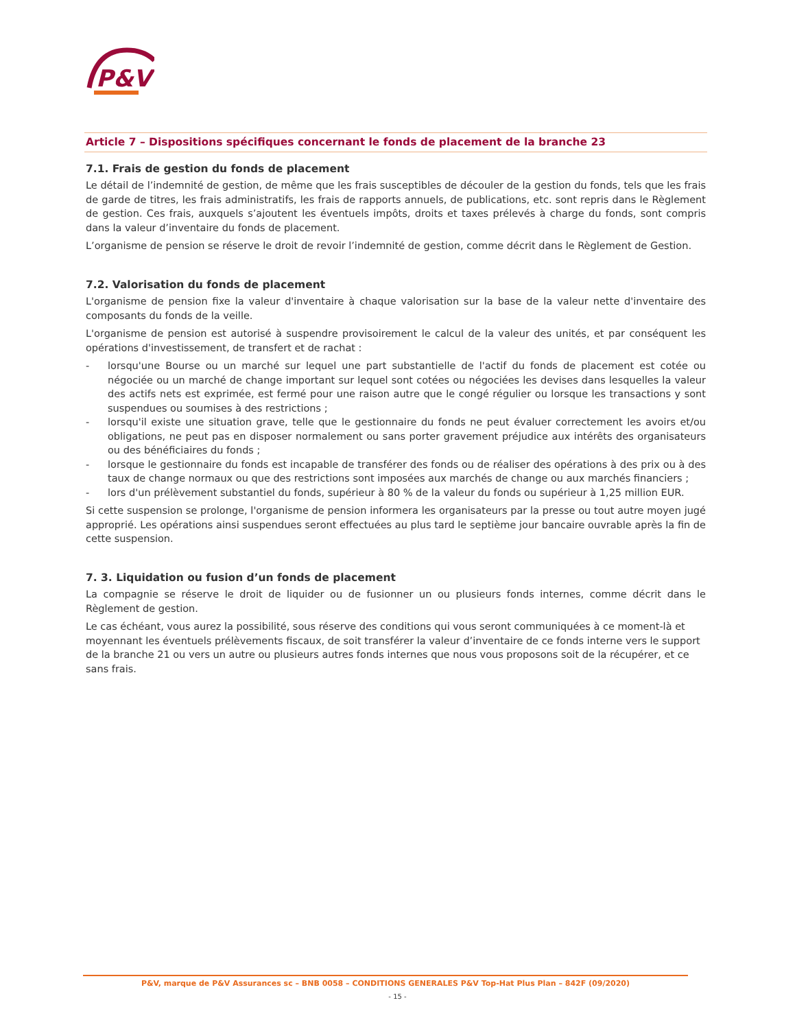P&V
Article 7 – Dispositions spécifiques concernant le fonds de placement de la branche 23
7.1. Frais de gestion du fonds de placement
Le détail de l’indemnité de gestion, de même que les frais susceptibles de découler de la gestion du fonds, tels que les frais de garde de titres, les frais administratifs, les frais de rapports annuels, de publications, etc. sont repris dans le Règlement de gestion. Ces frais, auxquels s’ajoutent les éventuels impôts, droits et taxes prélevés à charge du fonds, sont compris dans la valeur d’inventaire du fonds de placement.
L’organisme de pension se réserve le droit de revoir l’indemnité de gestion, comme décrit dans le Règlement de Gestion.
7.2. Valorisation du fonds de placement
L'organisme de pension fixe la valeur d'inventaire à chaque valorisation sur la base de la valeur nette d'inventaire des composants du fonds de la veille.
L'organisme de pension est autorisé à suspendre provisoirement le calcul de la valeur des unités, et par conséquent les opérations d'investissement, de transfert et de rachat :
- lorsqu'une Bourse ou un marché sur lequel une part substantielle de l'actif du fonds de placement est cotée ou négociée ou un marché de change important sur lequel sont cotées ou négociées les devises dans lesquelles la valeur des actifs nets est exprimée, est fermé pour une raison autre que le congé régulier ou lorsque les transactions y sont suspendues ou soumises à des restrictions ;
- lorsqu'il existe une situation grave, telle que le gestionnaire du fonds ne peut évaluer correctement les avoirs et/ou obligations, ne peut pas en disposer normalement ou sans porter gravement préjudice aux intérêts des organisateurs ou des bénéficiaires du fonds ;
- lorsque le gestionnaire du fonds est incapable de transférer des fonds ou de réaliser des opérations à des prix ou à des taux de change normaux ou que des restrictions sont imposées aux marchés de change ou aux marchés financiers ;
- lors d'un prélèvement substantiel du fonds, supérieur à 80 % de la valeur du fonds ou supérieur à 1,25 million EUR.
Si cette suspension se prolonge, l'organisme de pension informera les organisateurs par la presse ou tout autre moyen jugé approprié. Les opérations ainsi suspendues seront effectuées au plus tard le septième jour bancaire ouvrable après la fin de cette suspension.
7. 3. Liquidation ou fusion d’un fonds de placement
La compagnie se réserve le droit de liquider ou de fusionner un ou plusieurs fonds internes, comme décrit dans le Règlement de gestion.
Le cas échéant, vous aurez la possibilité, sous réserve des conditions qui vous seront communiquées à ce moment-là et moyennant les éventuels prélèvements fiscaux, de soit transférer la valeur d’inventaire de ce fonds interne vers le support de la branche 21 ou vers un autre ou plusieurs autres fonds internes que nous vous proposons soit de la récupérer, et ce sans frais.
P&V, marque de P&V Assurances sc – BNB 0058 – CONDITIONS GENERALES P&V Top-Hat Plus Plan – 842F (09/2020)
- 15 -